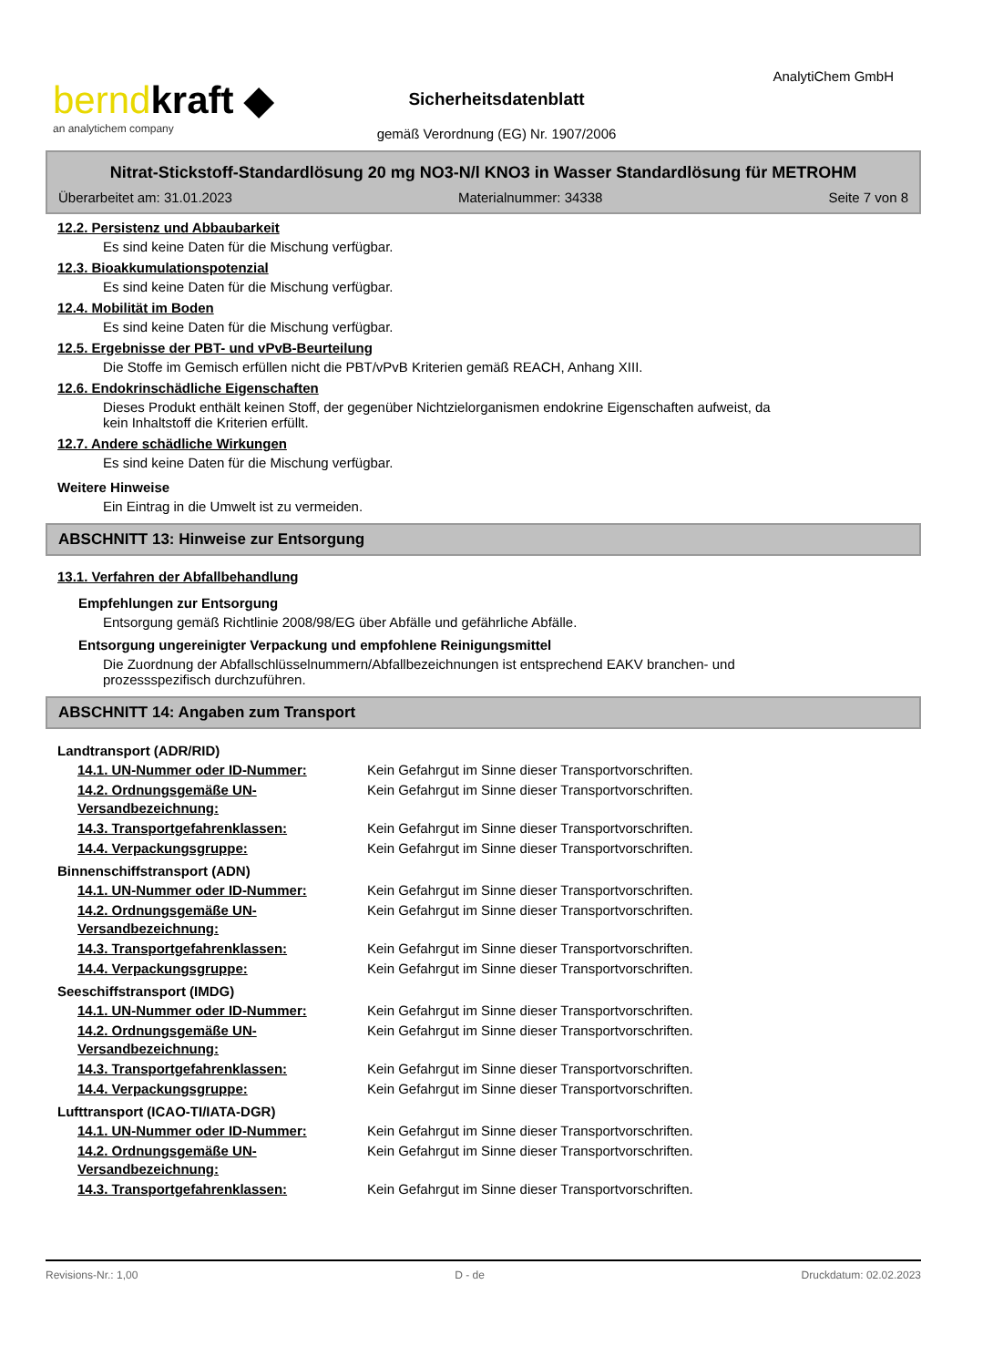berndkraft ◆
an analytichem company
AnalytiChem GmbH
Sicherheitsdatenblatt
gemäß Verordnung (EG) Nr. 1907/2006
Nitrat-Stickstoff-Standardlösung 20 mg NO3-N/l KNO3 in Wasser Standardlösung für METROHM
Überarbeitet am: 31.01.2023 Materialnummer: 34338 Seite 7 von 8
12.2. Persistenz und Abbaubarkeit
Es sind keine Daten für die Mischung verfügbar.
12.3. Bioakkumulationspotenzial
Es sind keine Daten für die Mischung verfügbar.
12.4. Mobilität im Boden
Es sind keine Daten für die Mischung verfügbar.
12.5. Ergebnisse der PBT- und vPvB-Beurteilung
Die Stoffe im Gemisch erfüllen nicht die PBT/vPvB Kriterien gemäß REACH, Anhang XIII.
12.6. Endokrinschädliche Eigenschaften
Dieses Produkt enthält keinen Stoff, der gegenüber Nichtzielorganismen endokrine Eigenschaften aufweist, da
kein Inhaltstoff die Kriterien erfüllt.
12.7. Andere schädliche Wirkungen
Es sind keine Daten für die Mischung verfügbar.
Weitere Hinweise
Ein Eintrag in die Umwelt ist zu vermeiden.
ABSCHNITT 13: Hinweise zur Entsorgung
13.1. Verfahren der Abfallbehandlung
Empfehlungen zur Entsorgung
Entsorgung gemäß Richtlinie 2008/98/EG über Abfälle und gefährliche Abfälle.
Entsorgung ungereinigter Verpackung und empfohlene Reinigungsmittel
Die Zuordnung der Abfallschlüsselnummern/Abfallbezeichnungen ist entsprechend EAKV branchen- und
prozessspezifisch durchzuführen.
ABSCHNITT 14: Angaben zum Transport
Landtransport (ADR/RID)
| 14.1. UN-Nummer oder ID-Nummer: | Kein Gefahrgut im Sinne dieser Transportvorschriften. |
| 14.2. Ordnungsgemäße UN-Versandbezeichnung: | Kein Gefahrgut im Sinne dieser Transportvorschriften. |
| 14.3. Transportgefahrenklassen: | Kein Gefahrgut im Sinne dieser Transportvorschriften. |
| 14.4. Verpackungsgruppe: | Kein Gefahrgut im Sinne dieser Transportvorschriften. |
Binnenschiffstransport (ADN)
| 14.1. UN-Nummer oder ID-Nummer: | Kein Gefahrgut im Sinne dieser Transportvorschriften. |
| 14.2. Ordnungsgemäße UN-Versandbezeichnung: | Kein Gefahrgut im Sinne dieser Transportvorschriften. |
| 14.3. Transportgefahrenklassen: | Kein Gefahrgut im Sinne dieser Transportvorschriften. |
| 14.4. Verpackungsgruppe: | Kein Gefahrgut im Sinne dieser Transportvorschriften. |
Seeschiffstransport (IMDG)
| 14.1. UN-Nummer oder ID-Nummer: | Kein Gefahrgut im Sinne dieser Transportvorschriften. |
| 14.2. Ordnungsgemäße UN-Versandbezeichnung: | Kein Gefahrgut im Sinne dieser Transportvorschriften. |
| 14.3. Transportgefahrenklassen: | Kein Gefahrgut im Sinne dieser Transportvorschriften. |
| 14.4. Verpackungsgruppe: | Kein Gefahrgut im Sinne dieser Transportvorschriften. |
Lufttransport (ICAO-TI/IATA-DGR)
| 14.1. UN-Nummer oder ID-Nummer: | Kein Gefahrgut im Sinne dieser Transportvorschriften. |
| 14.2. Ordnungsgemäße UN-Versandbezeichnung: | Kein Gefahrgut im Sinne dieser Transportvorschriften. |
| 14.3. Transportgefahrenklassen: | Kein Gefahrgut im Sinne dieser Transportvorschriften. |
Revisions-Nr.: 1,00 D - de Druckdatum: 02.02.2023